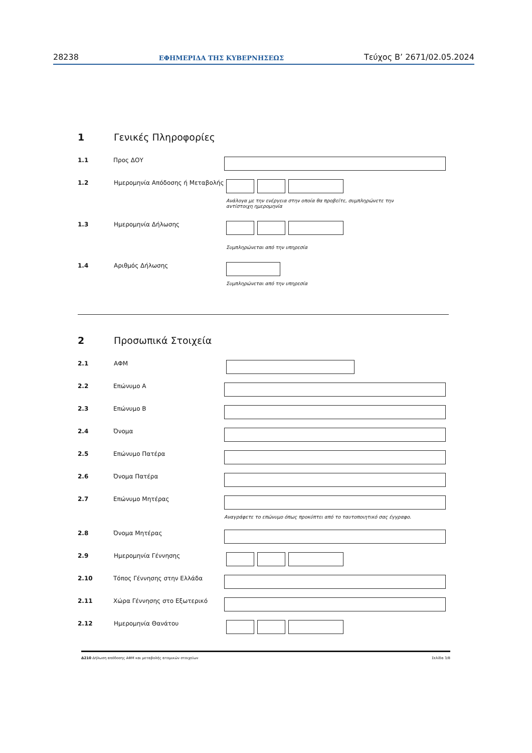28238 ΕΦΗΜΕΡΙΔΑ ΤΗΣ ΚΥΒΕΡΝΗΣΕΩΣ Τεύχος B’ 2671/02.05.2024
1 Γενικές Πληροφορίες
1.1 Προς ΔΟΥ
1.2 Ημερομηνία Απόδοσης ή Μεταβολής
Ανάλογα με την ενέργεια στην οποία θα προβείτε, συμπληρώνετε την
αντίστοιχη ημερομηνία
1.3 Ημερομηνία Δήλωσης
Συμπληρώνεται από την υπηρεσία
1.4 Αριθμός Δήλωσης
Συμπληρώνεται από την υπηρεσία
2 Προσωπικά Στοιχεία
2.1 ΑΦΜ
2.2 Επώνυμο Α
2.3 Επώνυμο Β
2.4 Όνομα
2.5 Επώνυμο Πατέρα
2.6 Όνομα Πατέρα
2.7 Επώνυμο Μητέρας
Αναγράφετε το επώνυμο όπως προκύπτει από το ταυτοποιητικό σας έγγραφο.
2.8 Όνομα Μητέρας
2.9 Ημερομηνία Γέννησης
2.10 Τόπος Γέννησης στην Ελλάδα
2.11 Χώρα Γέννησης στο Εξωτερικό
2.12 Ημερομηνία Θανάτου
Δ210 Δήλωση απόδοσης ΑΦΜ και μεταβολής ατομικών στοιχείων Σελίδα 3/8